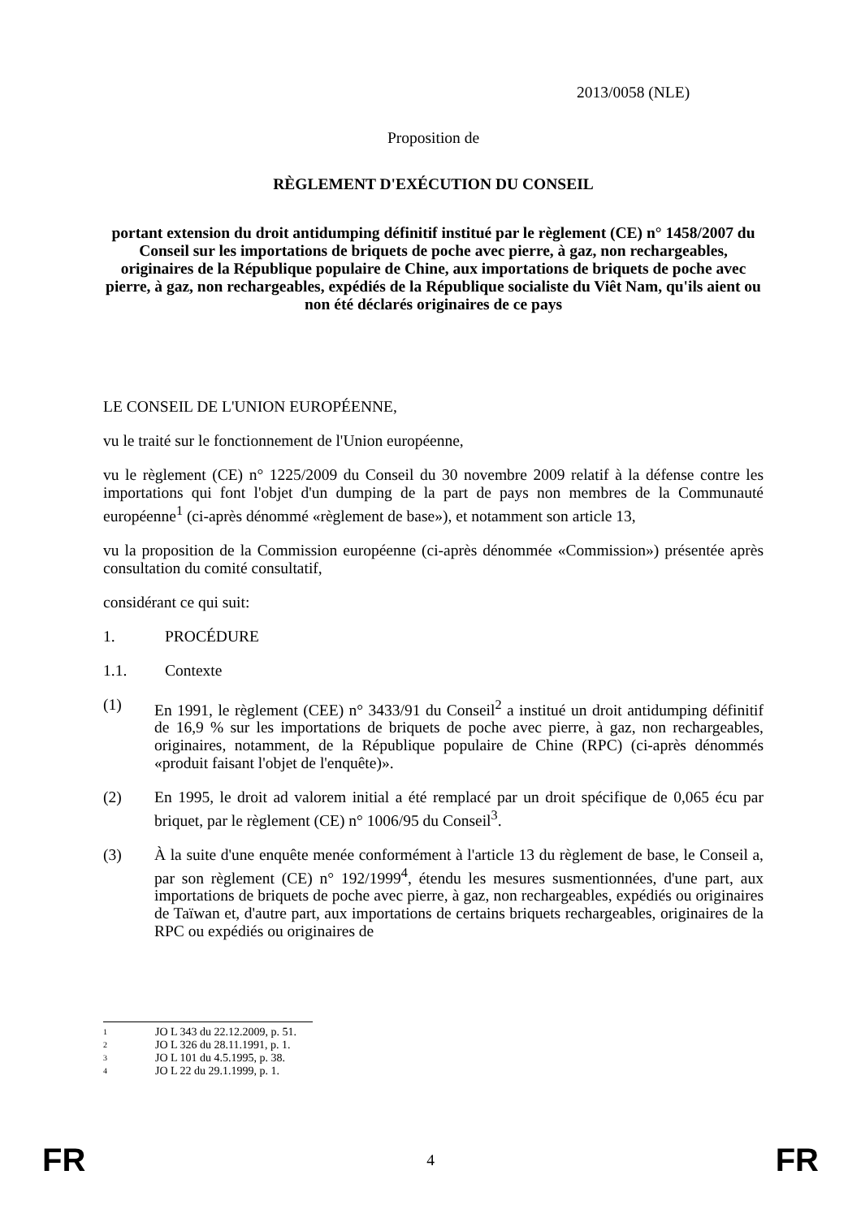2013/0058 (NLE)
Proposition de
RÈGLEMENT D'EXÉCUTION DU CONSEIL
portant extension du droit antidumping définitif institué par le règlement (CE) n° 1458/2007 du Conseil sur les importations de briquets de poche avec pierre, à gaz, non rechargeables, originaires de la République populaire de Chine, aux importations de briquets de poche avec pierre, à gaz, non rechargeables, expédiés de la République socialiste du Viêt Nam, qu'ils aient ou non été déclarés originaires de ce pays
LE CONSEIL DE L'UNION EUROPÉENNE,
vu le traité sur le fonctionnement de l'Union européenne,
vu le règlement (CE) n° 1225/2009 du Conseil du 30 novembre 2009 relatif à la défense contre les importations qui font l'objet d'un dumping de la part de pays non membres de la Communauté européenne<sup>1</sup> (ci-après dénommé «règlement de base»), et notamment son article 13,
vu la proposition de la Commission européenne (ci-après dénommée «Commission») présentée après consultation du comité consultatif,
considérant ce qui suit:
1. PROCÉDURE
1.1. Contexte
(1) En 1991, le règlement (CEE) n° 3433/91 du Conseil<sup>2</sup> a institué un droit antidumping définitif de 16,9 % sur les importations de briquets de poche avec pierre, à gaz, non rechargeables, originaires, notamment, de la République populaire de Chine (RPC) (ci-après dénommés «produit faisant l'objet de l'enquête)».
(2) En 1995, le droit ad valorem initial a été remplacé par un droit spécifique de 0,065 écu par briquet, par le règlement (CE) n° 1006/95 du Conseil<sup>3</sup>.
(3) À la suite d'une enquête menée conformément à l'article 13 du règlement de base, le Conseil a, par son règlement (CE) n° 192/1999<sup>4</sup>, étendu les mesures susmentionnées, d'une part, aux importations de briquets de poche avec pierre, à gaz, non rechargeables, expédiés ou originaires de Taïwan et, d'autre part, aux importations de certains briquets rechargeables, originaires de la RPC ou expédiés ou originaires de
1 JO L 343 du 22.12.2009, p. 51.
2 JO L 326 du 28.11.1991, p. 1.
3 JO L 101 du 4.5.1995, p. 38.
4 JO L 22 du 29.1.1999, p. 1.
FR 4 FR